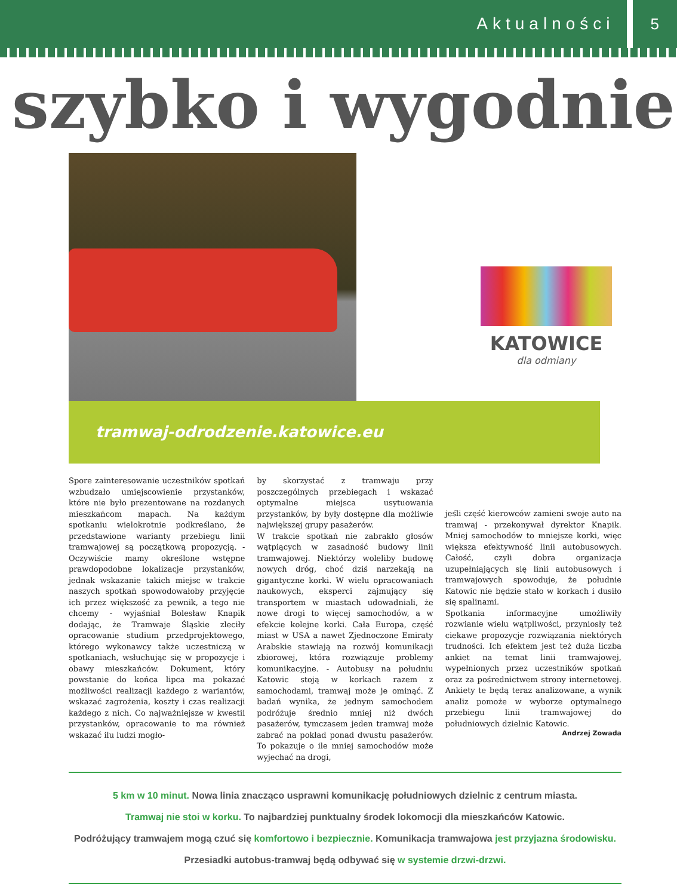Aktualności 5
szybko i wygodnie
KATOWICE
dla odmiany
tramwaj-odrodzenie.katowice.eu
Spore zainteresowanie uczestników spotkań wzbudzało umiejscowienie przystanków, które nie było prezentowane na rozdanych mieszkańcom mapach. Na każdym spotkaniu wielokrotnie podkreślano, że przedstawione warianty przebiegu linii tramwajowej są początkową propozycją. - Oczywiście mamy określone wstępne prawdopodobne lokalizacje przystanków, jednak wskazanie takich miejsc w trakcie naszych spotkań spowodowałoby przyjęcie ich przez większość za pewnik, a tego nie chcemy - wyjaśniał Bolesław Knapik dodając, że Tramwaje Śląskie zleciły opracowanie studium przedprojektowego, którego wykonawcy także uczestniczą w spotkaniach, wsłuchując się w propozycje i obawy mieszkańców. Dokument, który powstanie do końca lipca ma pokazać możliwości realizacji każdego z wariantów, wskazać zagrożenia, koszty i czas realizacji każdego z nich. Co najważniejsze w kwestii przystanków, opracowanie to ma również wskazać ilu ludzi mogło-
by skorzystać z tramwaju przy poszczególnych przebiegach i wskazać optymalne miejsca usytuowania przystanków, by były dostępne dla możliwie największej grupy pasażerów.
W trakcie spotkań nie zabrakło głosów wątpiących w zasadność budowy linii tramwajowej. Niektórzy woleliby budowę nowych dróg, choć dziś narzekają na gigantyczne korki. W wielu opracowaniach naukowych, eksperci zajmujący się transportem w miastach udowadniali, że nowe drogi to więcej samochodów, a w efekcie kolejne korki. Cała Europa, część miast w USA a nawet Zjednoczone Emiraty Arabskie stawiają na rozwój komunikacji zbiorowej, która rozwiązuje problemy komunikacyjne. - Autobusy na południu Katowic stoją w korkach razem z samochodami, tramwaj może je ominąć. Z badań wynika, że jednym samochodem podróżuje średnio mniej niż dwóch pasażerów, tymczasem jeden tramwaj może zabrać na pokład ponad dwustu pasażerów. To pokazuje o ile mniej samochodów może wyjechać na drogi,
jeśli część kierowców zamieni swoje auto na tramwaj - przekonywał dyrektor Knapik. Mniej samochodów to mniejsze korki, więc większa efektywność linii autobusowych. Całość, czyli dobra organizacja uzupełniających się linii autobusowych i tramwajowych spowoduje, że południe Katowic nie będzie stało w korkach i dusiło się spalinami.
Spotkania informacyjne umożliwiły rozwianie wielu wątpliwości, przyniosły też ciekawe propozycje rozwiązania niektórych trudności. Ich efektem jest też duża liczba ankiet na temat linii tramwajowej, wypełnionych przez uczestników spotkań oraz za pośrednictwem strony internetowej. Ankiety te będą teraz analizowane, a wynik analiz pomoże w wyborze optymalnego przebiegu linii tramwajowej do południowych dzielnic Katowic.
Andrzej Zowada
5 km w 10 minut. Nowa linia znacząco usprawni komunikację południowych dzielnic z centrum miasta.
Tramwaj nie stoi w korku. To najbardziej punktualny środek lokomocji dla mieszkańców Katowic.
Podróżujący tramwajem mogą czuć się komfortowo i bezpiecznie. Komunikacja tramwajowa jest przyjazna środowisku.
Przesiadki autobus-tramwaj będą odbywać się w systemie drzwi-drzwi.